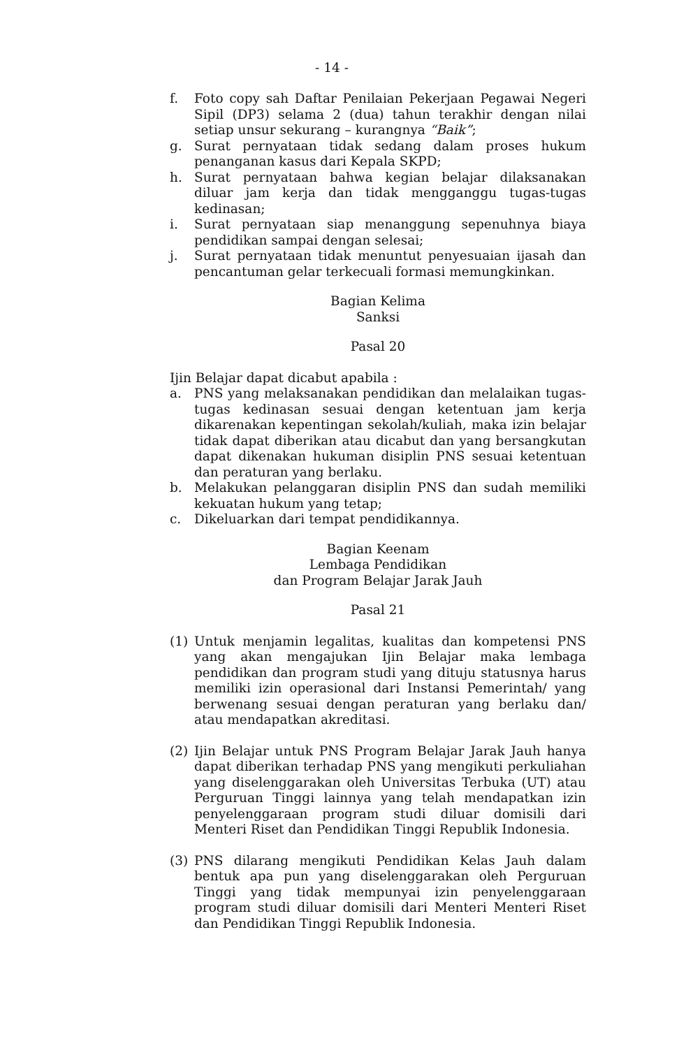- 14 -
f. Foto copy sah Daftar Penilaian Pekerjaan Pegawai Negeri Sipil (DP3) selama 2 (dua) tahun terakhir dengan nilai setiap unsur sekurang – kurangnya “Baik”;
g. Surat pernyataan tidak sedang dalam proses hukum penanganan kasus dari Kepala SKPD;
h. Surat pernyataan bahwa kegian belajar dilaksanakan diluar jam kerja dan tidak mengganggu tugas-tugas kedinasan;
i. Surat pernyataan siap menanggung sepenuhnya biaya pendidikan sampai dengan selesai;
j. Surat pernyataan tidak menuntut penyesuaian ijasah dan pencantuman gelar terkecuali formasi memungkinkan.
Bagian Kelima
Sanksi
Pasal 20
Ijin Belajar dapat dicabut apabila :
a. PNS yang melaksanakan pendidikan dan melalaikan tugas-tugas kedinasan sesuai dengan ketentuan jam kerja dikarenakan kepentingan sekolah/kuliah, maka izin belajar tidak dapat diberikan atau dicabut dan yang bersangkutan dapat dikenakan hukuman disiplin PNS sesuai ketentuan dan peraturan yang berlaku.
b. Melakukan pelanggaran disiplin PNS dan sudah memiliki kekuatan hukum yang tetap;
c. Dikeluarkan dari tempat pendidikannya.
Bagian Keenam
Lembaga Pendidikan
dan Program Belajar Jarak Jauh
Pasal 21
(1) Untuk menjamin legalitas, kualitas dan kompetensi PNS yang akan mengajukan Ijin Belajar maka lembaga pendidikan dan program studi yang dituju statusnya harus memiliki izin operasional dari Instansi Pemerintah/ yang berwenang sesuai dengan peraturan yang berlaku dan/ atau mendapatkan akreditasi.
(2) Ijin Belajar untuk PNS Program Belajar Jarak Jauh hanya dapat diberikan terhadap PNS yang mengikuti perkuliahan yang diselenggarakan oleh Universitas Terbuka (UT) atau Perguruan Tinggi lainnya yang telah mendapatkan izin penyelenggaraan program studi diluar domisili dari Menteri Riset dan Pendidikan Tinggi Republik Indonesia.
(3) PNS dilarang mengikuti Pendidikan Kelas Jauh dalam bentuk apa pun yang diselenggarakan oleh Perguruan Tinggi yang tidak mempunyai izin penyelenggaraan program studi diluar domisili dari Menteri Menteri Riset dan Pendidikan Tinggi Republik Indonesia.